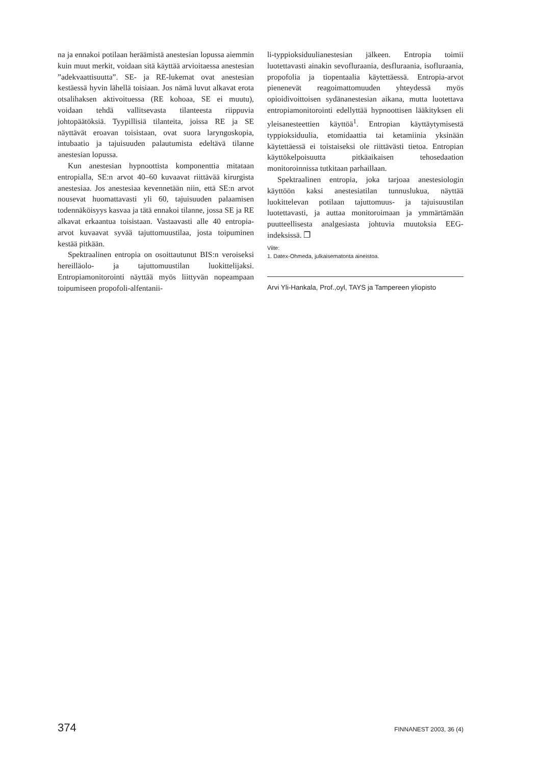na ja ennakoi potilaan heräämistä anestesian lopussa aiemmin kuin muut merkit, voidaan sitä käyttää arvioitaessa anestesian ”adekvaattisuutta”. SE- ja RE-lukemat ovat anestesian kestäessä hyvin lähellä toisiaan. Jos nämä luvut alkavat erota otsalihaksen aktivoituessa (RE kohoaa, SE ei muutu), voidaan tehdä vallitsevasta tilanteesta riippuvia johtopäätöksiä. Tyypillisiä tilanteita, joissa RE ja SE näyttävät eroavan toisistaan, ovat suora laryngoskopia, intubaatio ja tajuisuuden palautumista edeltävä tilanne anestesian lopussa.
Kun anestesian hypnoottista komponenttia mitataan entropialla, SE:n arvot 40–60 kuvaavat riittävää kirurgista anestesiaa. Jos anestesiaa kevennetään niin, että SE:n arvot nousevat huomattavasti yli 60, tajuisuuden palaamisen todennäköisyys kasvaa ja tätä ennakoi tilanne, jossa SE ja RE alkavat erkaantua toisistaan. Vastaavasti alle 40 entropia-arvot kuvaavat syvää tajuttomuustilaa, josta toipuminen kestää pitkään.
Spektraalinen entropia on osoittautunut BIS:n veroiseksi hereilläolo- ja tajuttomuustilan luokittelijaksi. Entropiamonitorointi näyttää myös liittyvän nopeampaan toipumiseen propofoli-alfentanii-
li-typpioksiduulianestesian jälkeen. Entropia toimii luotettavasti ainakin sevofluraania, desfluraania, isofluraania, propofolia ja tiopentaalia käytettäessä. Entropia-arvot pienenevät reagoimattomuuden yhteydessä myös opioidivoittoisen sydänanestesian aikana, mutta luotettava entropiamonitorointi edellyttää hypnoottisen lääkityksen eli yleisanesteettien käyttöä<sup>1</sup>. Entropian käyttäytymisestä typpioksiduulia, etomidaattia tai ketamiinia yksinään käytettäessä ei toistaiseksi ole riittävästi tietoa. Entropian käyttökelpoisuutta pitkäaikaisen tehosedaation monitoroinnissa tutkitaan parhaillaan.
Spektraalinen entropia, joka tarjoaa anestesiologin käyttöön kaksi anestesiatilan tunnuslukua, näyttää luokittelevan potilaan tajuttomuus- ja tajuisuustilan luotettavasti, ja auttaa monitoroimaan ja ymmärtämään puutteellisesta analgesiasta johtuvia muutoksia EEG-indeksissä. ❐
Viite:
1. Datex-Ohmeda, julkaisematonta aineistoa.
Arvi Yli-Hankala, Prof.,oyl, TAYS ja Tampereen yliopisto
374 FINNANEST 2003, 36 (4)